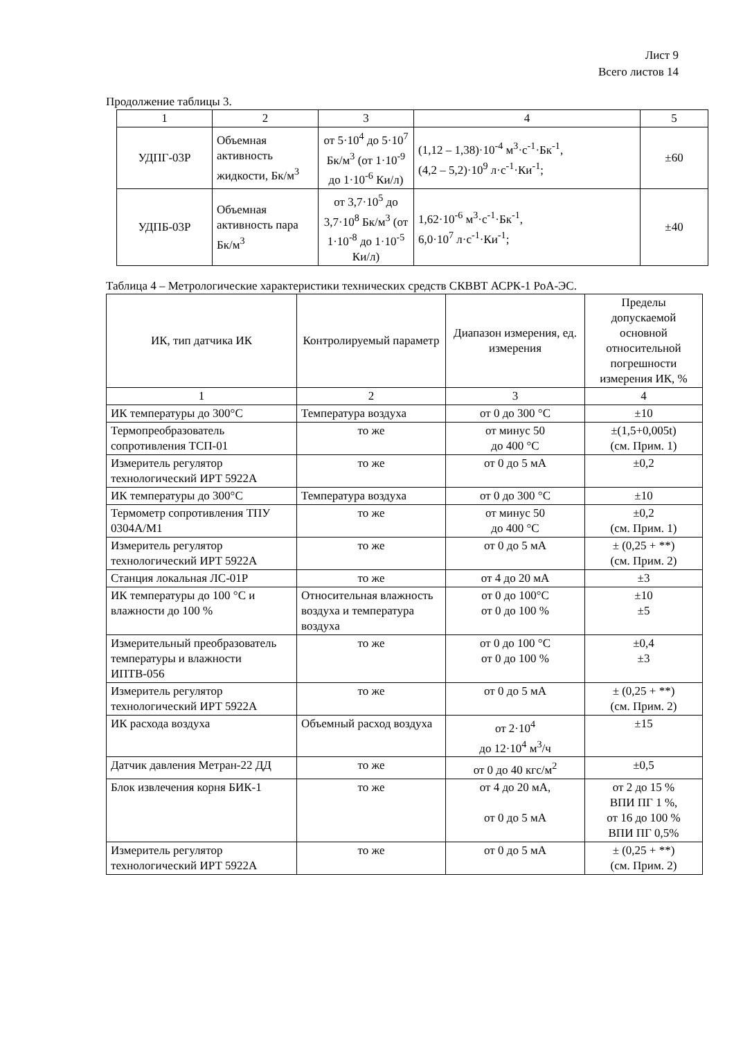Лист 9
Всего листов 14
Продолжение таблицы 3.
| 1 | 2 | 3 | 4 | 5 |
| УДПГ-03Р | Объемная активность жидкости, Бк/м<sup>3</sup> | от 5·10<sup>4</sup> до 5·10<sup>7</sup> Бк/м<sup>3</sup> (от 1·10<sup>-9</sup> до 1·10<sup>-6</sup> Ки/л) | (1,12 – 1,38)·10<sup>-4</sup> м<sup>3</sup>·с<sup>-1</sup>·Бк<sup>-1</sup>, (4,2 – 5,2)·10<sup>9</sup> л·с<sup>-1</sup>·Ки<sup>-1</sup>; | ±60 |
| УДПБ-03Р | Объемная активность пара Бк/м<sup>3</sup> | от 3,7·10<sup>5</sup> до 3,7·10<sup>8</sup> Бк/м<sup>3</sup> (от 1·10<sup>-8</sup> до 1·10<sup>-5</sup> Ки/л) | 1,62·10<sup>-6</sup> м<sup>3</sup>·с<sup>-1</sup>·Бк<sup>-1</sup>, 6,0·10<sup>7</sup> л·с<sup>-1</sup>·Ки<sup>-1</sup>; | ±40 |
Таблица 4 – Метрологические характеристики технических средств СКВВТ АСРК-1 РоА-ЭС.
| ИК, тип датчика ИК | Контролируемый параметр | Диапазон измерения, ед. измерения | Пределы допускаемой основной относительной погрешности измерения ИК, % |
| --- | --- | --- | --- |
| 1 | 2 | 3 | 4 |
| ИК температуры до 300°С | Температура воздуха | от 0 до 300 °С | ±10 |
| Термопреобразователь сопротивления ТСП-01 | то же | от минус 50 до 400 °С | ±(1,5+0,005t) (см. Прим. 1) |
| Измеритель регулятор технологический ИРТ 5922А | то же | от 0 до 5 мА | ±0,2 |
| ИК температуры до 300°С | Температура воздуха | от 0 до 300 °С | ±10 |
| Термометр сопротивления ТПУ 0304А/М1 | то же | от минус 50 до 400 °С | ±0,2 (см. Прим. 1) |
| Измеритель регулятор технологический ИРТ 5922А | то же | от 0 до 5 мА | ± (0,25 + **) (см. Прим. 2) |
| Станция локальная ЛС-01Р | то же | от 4 до 20 мА | ±3 |
| ИК температуры до 100 °С и влажности до 100 % | Относительная влажность воздуха и температура воздуха | от 0 до 100°С от 0 до 100 % | ±10 ±5 |
| Измерительный преобразователь температуры и влажности ИПТВ-056 | то же | от 0 до 100 °С от 0 до 100 % | ±0,4 ±3 |
| Измеритель регулятор технологический ИРТ 5922А | то же | от 0 до 5 мА | ± (0,25 + **) (см. Прим. 2) |
| ИК расхода воздуха | Объемный расход воздуха | от 2·10<sup>4</sup> до 12·10<sup>4</sup> м<sup>3</sup>/ч | ±15 |
| Датчик давления Метран-22 ДД | то же | от 0 до 40 кгс/м<sup>2</sup> | ±0,5 |
| Блок извлечения корня БИК-1 | то же | от 4 до 20 мА, от 0 до 5 мА | от 2 до 15 % ВПИ ПГ 1 %, от 16 до 100 % ВПИ ПГ 0,5% |
| Измеритель регулятор технологический ИРТ 5922А | то же | от 0 до 5 мА | ± (0,25 + **) (см. Прим. 2) |